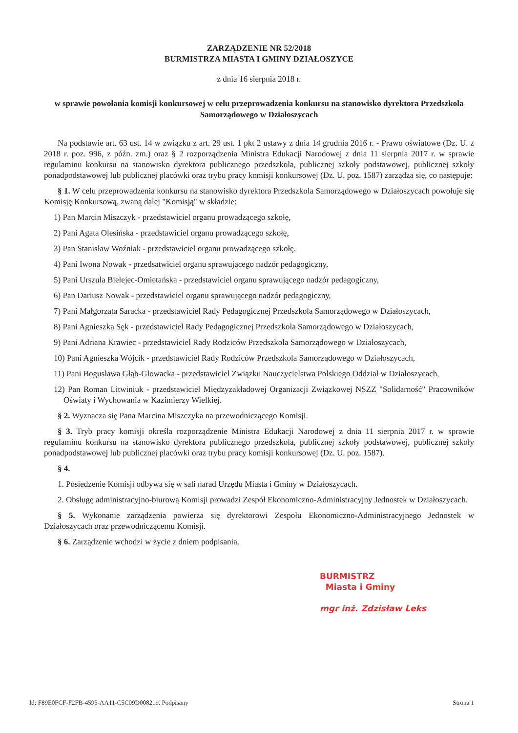ZARZĄDZENIE NR 52/2018
BURMISTRZA MIASTA I GMINY DZIAŁOSZYCE
z dnia 16 sierpnia 2018 r.
w sprawie powołania komisji konkursowej w celu przeprowadzenia konkursu na stanowisko dyrektora Przedszkola Samorządowego w Działoszycach
Na podstawie art. 63 ust. 14 w związku z art. 29 ust. 1 pkt 2 ustawy z dnia 14 grudnia 2016 r. - Prawo oświatowe (Dz. U. z 2018 r. poz. 996, z późn. zm.) oraz § 2 rozporządzenia Ministra Edukacji Narodowej z dnia 11 sierpnia 2017 r. w sprawie regulaminu konkursu na stanowisko dyrektora publicznego przedszkola, publicznej szkoły podstawowej, publicznej szkoły ponadpodstawowej lub publicznej placówki oraz trybu pracy komisji konkursowej (Dz. U. poz. 1587) zarządza się, co następuje:
§ 1. W celu przeprowadzenia konkursu na stanowisko dyrektora Przedszkola Samorządowego w Działoszycach powołuje się Komisję Konkursową, zwaną dalej "Komisją" w składzie:
1) Pan Marcin Miszczyk - przedstawiciel organu prowadzącego szkołę,
2) Pani Agata Olesińska - przedstawiciel organu prowadzącego szkołę,
3) Pan Stanisław Woźniak - przedstawiciel organu prowadzącego szkołę,
4) Pani Iwona Nowak - przedsatwiciel organu sprawującego nadzór pedagogiczny,
5) Pani Urszula Bielejec-Omietańska - przedstawiciel organu sprawującego nadzór pedagogiczny,
6) Pan Dariusz Nowak - przedstawiciel organu sprawującego nadzór pedagogiczny,
7) Pani Małgorzata Saracka - przedstawiciel Rady Pedagogicznej Przedszkola Samorządowego w Działoszycach,
8) Pani Agnieszka Sęk - przedstawiciel Rady Pedagogicznej Przedszkola Samorządowego w Działoszycach,
9) Pani Adriana Krawiec - przedstawiciel Rady Rodziców Przedszkola Samorządowego w Działoszycach,
10) Pani Agnieszka Wójcik - przedstawiciel Rady Rodziców Przedszkola Samorządowego w Działoszycach,
11) Pani Bogusława Głąb-Głowacka - przedstawiciel Związku Nauczycielstwa Polskiego Oddział w Działoszycach,
12) Pan Roman Litwiniuk - przedstawiciel Międzyzakładowej Organizacji Związkowej NSZZ "Solidarność" Pracowników Oświaty i Wychowania w Kazimierzy Wielkiej.
§ 2. Wyznacza się Pana Marcina Miszczyka na przewodniczącego Komisji.
§ 3. Tryb pracy komisji określa rozporządzenie Ministra Edukacji Narodowej z dnia 11 sierpnia 2017 r. w sprawie regulaminu konkursu na stanowisko dyrektora publicznego przedszkola, publicznej szkoły podstawowej, publicznej szkoły ponadpodstawowej lub publicznej placówki oraz trybu pracy komisji konkursowej (Dz. U. poz. 1587).
§ 4.
1. Posiedzenie Komisji odbywa się w sali narad Urzędu Miasta i Gminy w Działoszycach.
2. Obsługę administracyjno-biurową Komisji prowadzi Zespół Ekonomiczno-Administracyjny Jednostek w Działoszycach.
§ 5. Wykonanie zarządzenia powierza się dyrektorowi Zespołu Ekonomiczno-Administracyjnego Jednostek w Działoszycach oraz przewodniczącemu Komisji.
§ 6. Zarządzenie wchodzi w życie z dniem podpisania.
BURMISTRZ
Miasta i Gminy
mgr inż. Zdzisław Leks
Id: F89E0FCF-F2FB-4595-AA11-C5C09D008219. Podpisany Strona 1